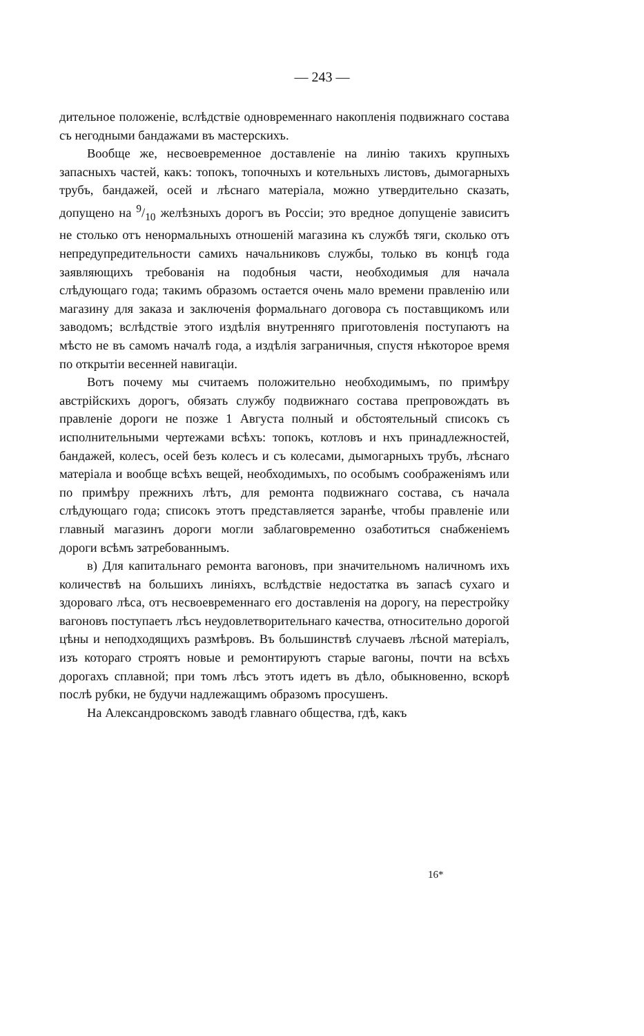— 243 —
дительное положеніе, вслѣдствіе одновременнаго накопленія подвижнаго состава съ негодными бандажами въ мастерскихъ.
Вообще же, несвоевременное доставленіе на линію такихъ крупныхъ запасныхъ частей, какъ: топокъ, топочныхъ и котельныхъ листовъ, дымогарныхъ трубъ, бандажей, осей и лѣснаго матеріала, можно утвердительно сказать, допущено на 9/10 желѣзныхъ дорогъ въ Россіи; это вредное допущеніе зависитъ не столько отъ ненормальныхъ отношеній магазина къ службѣ тяги, сколько отъ непредупредительности самихъ начальниковъ службы, только въ концѣ года заявляющихъ требованія на подобныя части, необходимыя для начала слѣдующаго года; такимъ образомъ остается очень мало времени правленію или магазину для заказа и заключенія формальнаго договора съ поставщикомъ или заводомъ; вслѣдствіе этого издѣлія внутренняго приготовленія поступаютъ на мѣсто не въ самомъ началѣ года, а издѣлія заграничныя, спустя нѣкоторое время по открытіи весенней навигаціи.
Вотъ почему мы считаемъ положительно необходимымъ, по примѣру австрійскихъ дорогъ, обязать службу подвижнаго состава препровождать въ правленіе дороги не позже 1 Августа полный и обстоятельный списокъ съ исполнительными чертежами всѣхъ: топокъ, котловъ и нхъ принадлежностей, бандажей, колесъ, осей безъ колесъ и съ колесами, дымогарныхъ трубъ, лѣснаго матеріала и вообще всѣхъ вещей, необходимыхъ, по особымъ соображеніямъ или по примѣру прежнихъ лѣтъ, для ремонта подвижнаго состава, съ начала слѣдующаго года; списокъ этотъ представляется заранѣе, чтобы правленіе или главный магазинъ дороги могли заблаговременно озаботиться снабженіемъ дороги всѣмъ затребованнымъ.
в) Для капитальнаго ремонта вагоновъ, при значительномъ наличномъ ихъ количествѣ на большихъ линіяхъ, вслѣдствіе недостатка въ запасѣ сухаго и здороваго лѣса, отъ несвоевременнаго его доставленія на дорогу, на перестройку вагоновъ поступаетъ лѣсъ неудовлетворительнаго качества, относительно дорогой цѣны и неподходящихъ размѣровъ. Въ большинствѣ случаевъ лѣсной матеріалъ, изъ котораго строятъ новые и ремонтируютъ старые вагоны, почти на всѣхъ дорогахъ сплавной; при томъ лѣсъ этотъ идетъ въ дѣло, обыкновенно, вскорѣ послѣ рубки, не будучи надлежащимъ образомъ просушенъ.
На Александровскомъ заводѣ главнаго общества, гдѣ, какъ
16*